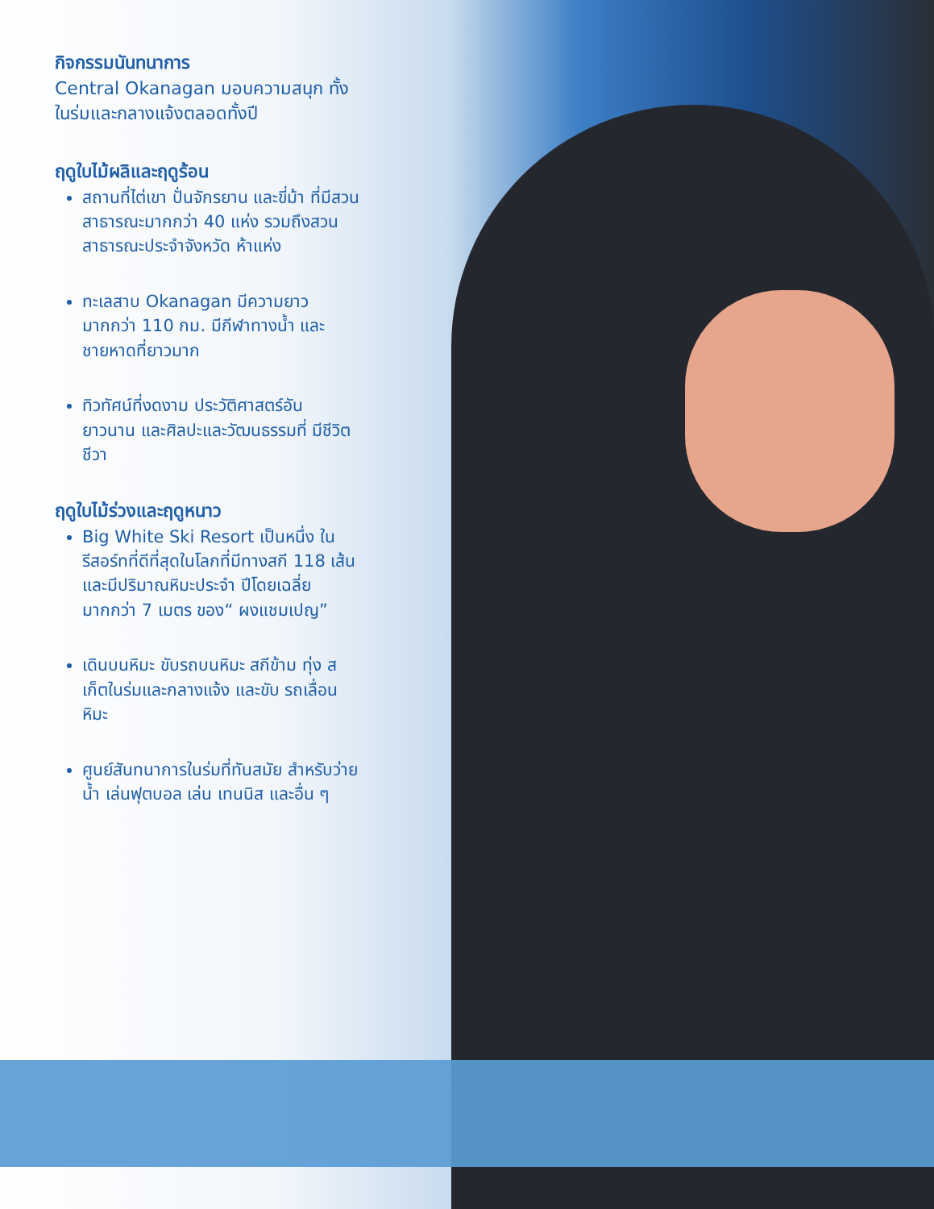กิจกรรมนันทนาการ
Central Okanagan มอบความสนุก ทั้งในร่มและกลางแจ้งตลอดทั้งปี
ฤดูใบไม้ผลิและฤดูร้อน
สถานที่ไต่เขา ปั่นจักรยาน และขี่ม้า ที่มีสวนสาธารณะมากกว่า 40 แห่ง รวมถึงสวนสาธารณะประจำจังหวัด ห้าแห่ง
ทะเลสาบ Okanagan มีความยาว มากกว่า 110 กม. มีกีฬาทางน้ำ และชายหาดที่ยาวมาก
ทิวทัศน์ที่งดงาม ประวัติศาสตร์อัน ยาวนาน และศิลปะและวัฒนธรรมที่ มีชีวิตชีวา
ฤดูใบไม้ร่วงและฤดูหนาว
Big White Ski Resort เป็นหนึ่ง ในรีสอร์ทที่ดีที่สุดในโลกที่มีทางสกี 118 เส้นและมีปริมาณหิมะประจำ ปีโดยเฉลี่ยมากกว่า 7 เมตร ของ“ ผงแชมเปญ”
เดินบนหิมะ ขับรถบนหิมะ สกีข้าม ทุ่ง สเก็ตในร่มและกลางแจ้ง และขับ รถเลื่อนหิมะ
ศูนย์สันทนาการในร่มที่ทันสมัย สำหรับว่ายน้ำ เล่นฟุตบอล เล่น เทนนิส และอื่น ๆ